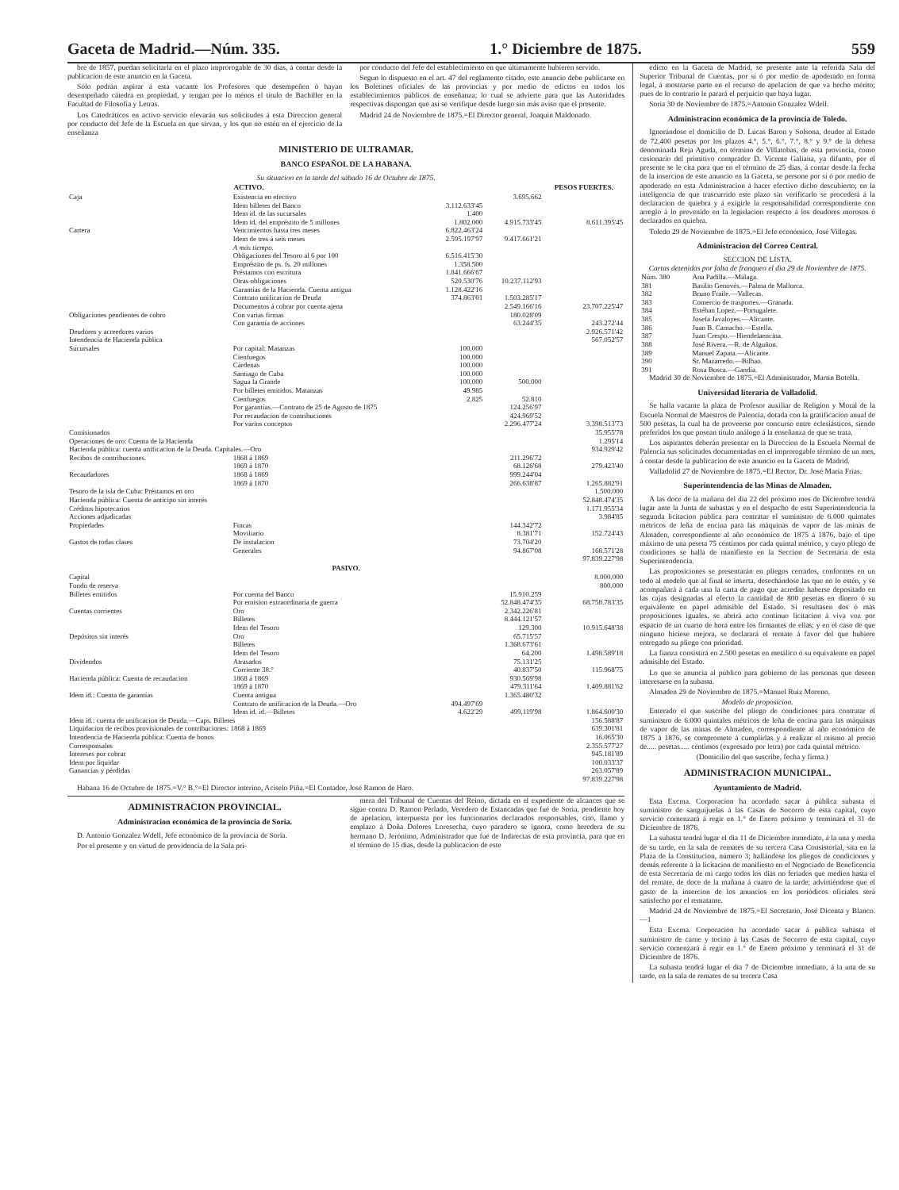Gaceta de Madrid.—Núm. 335. 1.° Diciembre de 1875. 559
bre de 1857, puedan solicitarla en el plazo improrogable de 30 dias, á contar desde la publicacion de este anuncio en la Gaceta.
Sólo podrán aspirar á esta vacante los Profesores que desempeñen ó hayan desempeñado cátedra en propiedad, y tengan por lo ménos el título de Bachiller en la Facultad de Filosofía y Letras.
Los Catedráticos en activo servicio elevarán sus solicitudes á esta Direccion general por conducto del Jefe de la Escuela en que sirvan, y los que no estén en el ejercicio de la enseñanza
por conducto del Jefe del establecimiento en que últimamente hubieren servido.
Segun lo dispuesto en el art. 47 del reglamento citado, este anuncio debe publicarse en los Boletines oficiales de las provincias y por medio de edictos en todos los establecimientos públicos de enseñanza; lo cual se advierte para que las Autoridades respectivas dispongan que así se verifique desde luego sin más aviso que el presente.
Madrid 24 de Noviembre de 1875.=El Director general, Joaquin Maldonado.
MINISTERIO DE ULTRAMAR.
BANCO ESPAÑOL DE LA HABANA.
Su situacion en la tarde del sábado 16 de Octubre de 1875.
| ACTIVO. | | | | PESOS FUERTES. |
| --- | --- | --- | --- | --- |
| Caja | Existencia en efectivo | | 3.695.662 | |
| | Idem billetes del Banco | 3.112.633'45 | | |
| | Idem id. de las sucursales | 1.400 | | |
| | Idem id. del empréstito de 5 millones | 1.802.000 | 4.915.733'45 | 8.611.395'45 |
| Cartera | Vencimientos hasta tres meses | 6.822.463'24 | | |
| | Idem de tres á seis meses | 2.595.197'97 | 9.417.661'21 | |
| | A más tiempo. | | | |
| | Obligaciones del Tesoro al 6 por 100 | 6.516.415'30 | | |
| | Empréstito de ps. fs. 20 millones | 1.358.500 | | |
| | Préstamos con escritura | 1.841.666'67 | | |
| | Otras obligaciones | 520.530'76 | 10.237.112'93 | |
| | Garantías de la Hacienda. Cuenta antigua | 1.128.422'16 | | |
| | Contrato unificacion de Deuda | 374.863'01 | 1.503.285'17 | |
| | Documentos á cobrar por cuenta ajena | | 2.549.166'16 | 23.707.225'47 |
| Obligaciones pendientes de cobro | Con varias firmas | | 180.028'09 | |
| | Con garantía de acciones | | 63.244'35 | 243.272'44 |
| Deudores y acreedores varios | | | | 2.926.571'42 |
| Intendencia de Hacienda pública | | | | 567.052'57 |
| Sucursales | Por capital: Matanzas | 100.000 | | |
| | Cienfuegos | 100.000 | | |
| | Cárdenas | 100.000 | | |
| | Santiago de Cuba | 100.000 | | |
| | Sagua la Grande | 100.000 | 500.000 | |
| | Por billetes emitidos. Matanzas | 49.985 | | |
| | Cienfuegos | 2.825 | 52.810 | |
| | Por garantías.—Contrato de 25 de Agosto de 1875 | | 124.256'97 | |
| | Por recaudacion de contribuciones | | 424.969'52 | |
| | Por varios conceptos | | 2.296.477'24 | 3.398.513'73 |
| Comisionados | | | | 35.955'78 |
| Operaciones de oro: Cuenta de la Hacienda | | | | 1.295'14 |
| Hacienda pública: cuenta unificacion de la Deuda. Capitales.—Oro | | | | 934.929'42 |
| Recibos de contribuciones. | 1868 á 1869 | | 211.296'72 | |
| | 1869 á 1870 | | 68.126'68 | 279.423'40 |
| Recaudadores | 1868 á 1869 | | 999.244'04 | |
| | 1869 á 1870 | | 266.638'87 | 1.265.882'91 |
| Tesoro de la isla de Cuba: Préstamos en oro | | | | 1.500.000 |
| Hacienda pública: Cuenta de anticipo sin interés | | | | 52.848.474'35 |
| Créditos hipotecarios | | | | 1.171.955'34 |
| Acciones adjudicadas | | | | 3.984'85 |
| Propiedades | Fincas | | 144.342'72 | |
| | Moviliario | | 8.381'71 | 152.724'43 |
| Gastos de todas clases | De instalacion | | 73.704'20 | |
| | Generales | | 94.867'08 | 168.571'28 |
| | | | | 97.839.227'98 |
| PASIVO. | | | | |
| Capital | | | | 8.000.000 |
| Fondo de reserva | | | | 800.000 |
| Billetes emitidos | Por cuenta del Banco | | 15.910.259 | |
| | Por emision extraordinaria de guerra | | 52.848.474'35 | 68.758.783'35 |
| Cuentas corrientes | Oro | | 2.342.226'81 | |
| | Billetes | | 8.444.121'57 | |
| | Idem del Tesoro | | 129.300 | 10.915.648'38 |
| Depósitos sin interés | Oro | | 65.715'57 | |
| | Billetes | | 1.368.673'61 | |
| | Idem del Tesoro | | 64.200 | 1.498.589'18 |
| Dividendos | Atrasados | | 75.131'25 | |
| | Corriente 38.° | | 40.837'50 | 115.968'75 |
| Hacienda pública: Cuenta de recaudacion | 1868 á 1869 | | 930.569'98 | |
| | 1869 á 1870 | | 479.311'64 | 1.409.881'62 |
| Idem id.: Cuenta de garantías | Cuenta antigua | | 1.365.480'32 | |
| | Contrato de unificacion de la Deuda.—Oro | 494.497'69 | | |
| | Idem id. id.—Billetes | 4.622'29 | 499.119'98 | 1.864.600'30 |
| Idem id.: cuenta de unificacion de Deuda.—Caps. Billetes | | | | 156.588'87 |
| Liquidacion de recibos provisionales de contribuciones: 1868 á 1869 | | | | 639.301'81 |
| Intendencia de Hacienda pública: Cuenta de bonos | | | | 16.065'30 |
| Corresponsales | | | | 2.355.577'27 |
| Intereses por cobrar | | | | 945.181'89 |
| Idem por liquidar | | | | 100.033'37 |
| Ganancias y pérdidas | | | | 263.057'89 |
| | | | | 97.839.227'98 |
Habana 16 de Octubre de 1875.=V.° B.°=El Director interino, Aciselo Piña.=El Contador, José Ramon de Haro.
ADMINISTRACION PROVINCIAL.
Administracion económica de la provincia de Soria.
D. Antonio Gonzalez Wdell, Jefe económico de la provincia de Soria.
Por el presente y en virtud de providencia de la Sala pri-
mera del Tribunal de Cuentas del Reino, dictada en el expediente de alcances que se sigue contra D. Ramon Perlado, Veredero de Estancadas que fué de Soria, pendiente hoy de apelacion, interpuesta por los funcionarios declarados responsables, cito, llamo y emplazo á Doña Dolores Loresecha, cuyo paradero se ignora, como heredera de su hermano D. Jerónimo, Administrador que fué de Indirectas de esta provincia, para que en el término de 15 dias, desde la publicacion de este
edicto en la Gaceta de Madrid, se presente ante la referida Sala del Superior Tribunal de Cuentas, por sí ó por medio de apoderado en forma legal, á mostrarse parte en el recurso de apelacion de que va hecho mérito; pues de lo contrario le parará el perjuicio que haya lugar.
Soria 30 de Noviembre de 1875.=Antonio Gonzalez Wdell.
Administracion económica de la provincia de Toledo.
Ignorándose el domicilio de D. Lúcas Baron y Solsona, deudor al Estado de 72.400 pesetas por los plazos 4.°, 5.°, 6.°, 7.°, 8.° y 9.° de la dehesa denominada Reja Aguda, en término de Villatobas, de esta provincia, como cesionario del primitivo comprador D. Vicente Galiana, ya difunto, por el presente se le cita para que en el término de 25 dias, á contar desde la fecha de la insercion de este anuncio en la Gaceta, se persone por sí ó por medio de apoderado en esta Administracion á hacer efectivo dicho descubierto; en la inteligencia de que trascurrido este plazo sin verificarlo se procederá á la declaracion de quiebra y á exigirle la responsabilidad correspondiente con arreglo á lo prevenido en la legislacion respecto á los deudores morosos ó declarados en quiebra.
Toledo 29 de Noviembre de 1875.=El Jefe económico, José Villegas.
Administracion del Correo Central.
SECCION DE LISTA.
Cartas detenidas por falta de franqueo el dia 29 de Noviembre de 1875.
| Núm. 380 | Ana Padilla.—Málaga. |
| 381 | Basilio Genovés.—Palma de Mallorca. |
| 382 | Bruno Fraile.—Vallecas. |
| 383 | Comercio de trasportes.—Granada. |
| 384 | Estéban Lopez.—Portugalete. |
| 385 | Josefa Javaloyes.—Alicante. |
| 386 | Juan B. Camacho.—Estella. |
| 387 | Juan Crespo.—Hiendelaencina. |
| 388 | José Rivera.—R. de Alguñon. |
| 389 | Manuel Zapata.—Alicante. |
| 390 | Sr. Mazarredo.—Bilbao. |
| 391 | Rosa Bosca.—Gandía. |
Madrid 30 de Noviembre de 1875.=El Administrador, Martin Botella.
Universidad literaria de Valladolid.
Se halla vacante la plaza de Profesor auxiliar de Religion y Moral de la Escuela Normal de Maestros de Palencia, dotada con la gratificacion anual de 500 pesetas, la cual ha de proveerse por concurso entre eclesiásticos, siendo preferidos los que posean título análogo á la enseñanza de que se trata.
Los aspirantes deberán presentar en la Direccion de la Escuela Normal de Palencia sus solicitudes documentadas en el improrogable término de un mes, á contar desde la publicacion de este anuncio en la Gaceta de Madrid.
Valladolid 27 de Noviembre de 1875.=El Rector, Dr. José María Frias.
Superintendencia de las Minas de Almaden.
A las doce de la mañana del dia 22 del próximo mes de Diciembre tendrá lugar ante la Junta de subastas y en el despacho de esta Superintendencia la segunda licitacion pública para contratar el suministro de 6.000 quintales métricos de leña de encina para las máquinas de vapor de las minas de Almaden, correspondiente al año económico de 1875 á 1876, bajo el tipo máximo de una peseta 75 céntimos por cada quintal métrico, y cuyo pliego de condiciones se halla de manifiesto en la Seccion de Secretaría de esta Superintendencia.
Las proposiciones se presentarán en pliegos cerrados, conformes en un todo al modelo que al final se inserta, desechándose las que no lo estén, y se acompañará á cada una la carta de pago que acredite haberse depositado en las cajas designadas al efecto la cantidad de 800 pesetas en dinero ó su equivalente en papel admisible del Estado. Si resultasen dos ó más proposiciones iguales, se abrirá acto continuo licitacion á viva voz por espacio de un cuarto de hora entre los firmantes de ellas; y en el caso de que ninguno hiciese mejora, se declarará el remate á favor del que hubiere entregado su pliego con prioridad.
La fianza consistirá en 2.500 pesetas en metálico ó su equivalente en papel admisible del Estado.
Lo que se anuncia al público para gobierno de las personas que deseen interesarse en la subasta.
Almaden 29 de Noviembre de 1875.=Manuel Ruiz Moreno.
Modelo de proposicion.
Enterado el que suscribe del pliego de condiciones para contratar el suministro de 6.000 quintales métricos de leña de encina para las máquinas de vapor de las minas de Almaden, correspondiente al año económico de 1875 á 1876, se compromete á cumplirlas y á realizar el mismo al precio de..... pesetas..... céntimos (expresado por letra) por cada quintal métrico.
(Domicilio del que suscribe, fecha y firma.)
ADMINISTRACION MUNICIPAL.
Ayuntamiento de Madrid.
Esta Excma. Corporacion ha acordado sacar á pública subasta el suministro de sanguijuelas á las Casas de Socorro de esta capital, cuyo servicio comenzará á regir en 1.° de Enero próximo y terminará el 31 de Diciembre de 1876.
La subasta tendrá lugar el dia 11 de Diciembre inmediato, á la una y media de su tarde, en la sala de remates de su tercera Casa Consistorial, sita en la Plaza de la Constitucion, número 3; hallándose los pliegos de condiciones y demás referente á la licitacion de manifiesto en el Negociado de Beneficencia de esta Secretaría de mi cargo todos los dias no feriados que medien hasta el del remate, de doce de la mañana á cuatro de la tarde; advirtiéndose que el gasto de la insercion de los anuncios en los periódicos oficiales será satisfecho por el rematante.
Madrid 24 de Noviembre de 1875.=El Secretario, José Dicenta y Blanco. —1
Esta Excma. Corporacion ha acordado sacar á pública subasta el suministro de carne y tocino á las Casas de Socorro de esta capital, cuyo servicio comenzará á regir en 1.° de Enero próximo y terminará el 31 de Diciembre de 1876.
La subasta tendrá lugar el dia 7 de Diciembre inmediato, á la una de su tarde, en la sala de remates de su tercera Casa